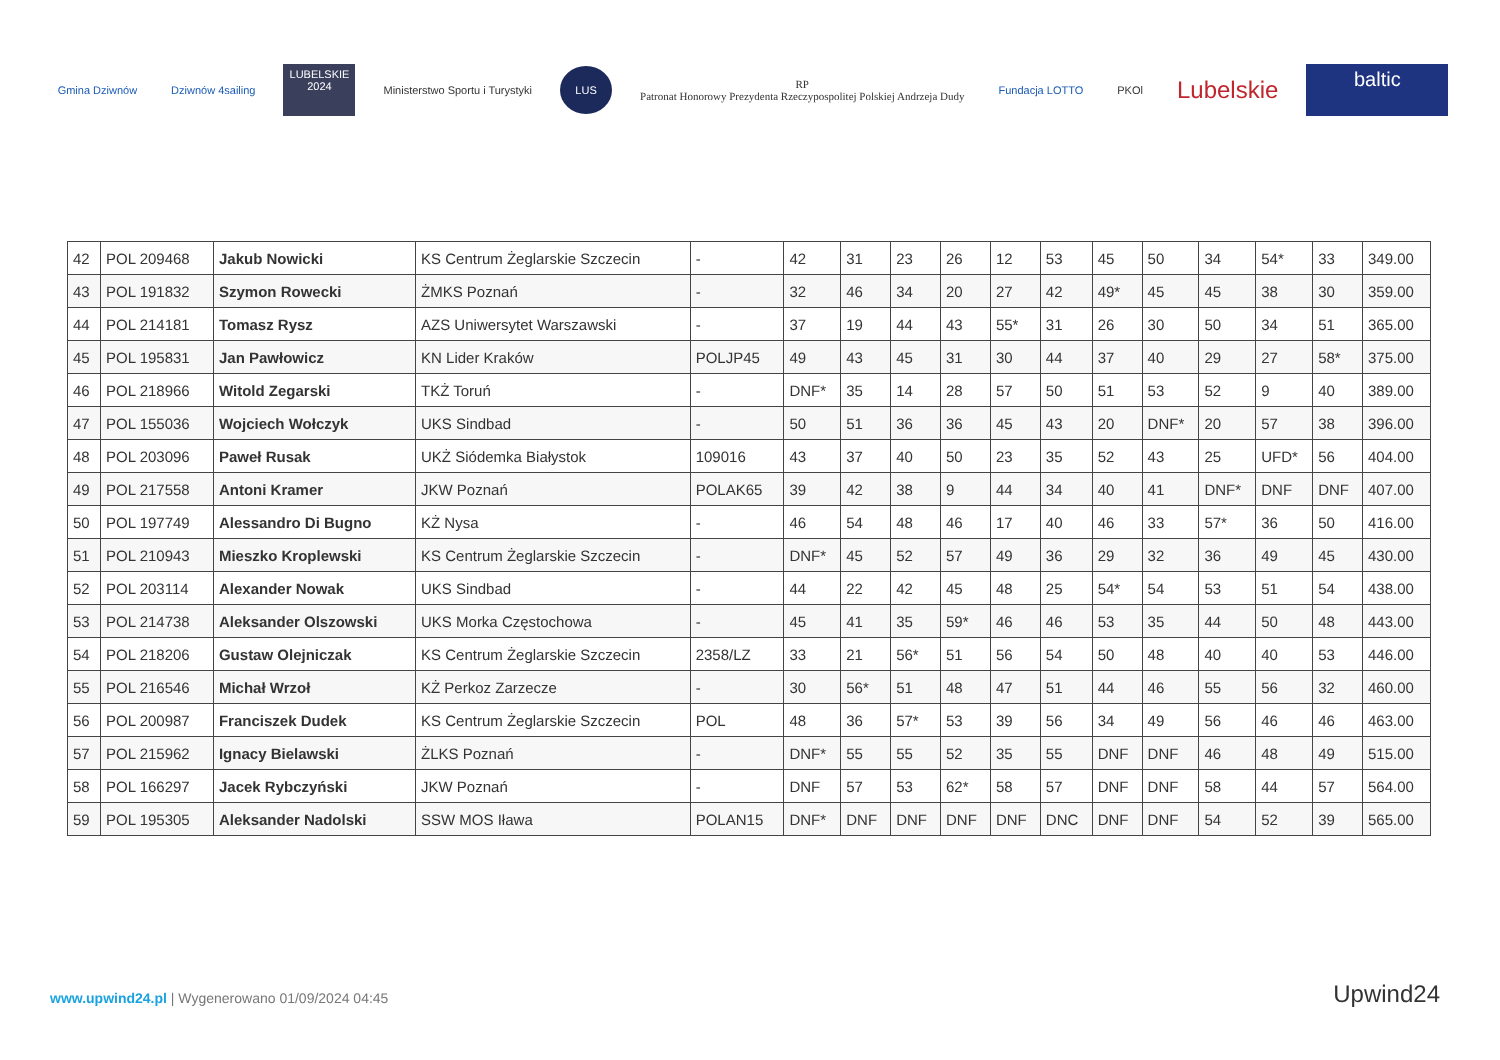Gmina Dziwnów Dziwnów 4sailing
LUBELSKIE 2024
Ministerstwo Sportu i Turystyki
LUS
RP
Patronat Honorowy Prezydenta Rzeczypospolitej Polskiej Andrzeja Dudy
Fundacja LOTTO PKOl
Lubelskie
baltic
| 42 | POL 209468 | Jakub Nowicki | KS Centrum Żeglarskie Szczecin | - | 42 | 31 | 23 | 26 | 12 | 53 | 45 | 50 | 34 | 54* | 33 | 349.00 |
| 43 | POL 191832 | Szymon Rowecki | ŻMKS Poznań | - | 32 | 46 | 34 | 20 | 27 | 42 | 49* | 45 | 45 | 38 | 30 | 359.00 |
| 44 | POL 214181 | Tomasz Rysz | AZS Uniwersytet Warszawski | - | 37 | 19 | 44 | 43 | 55* | 31 | 26 | 30 | 50 | 34 | 51 | 365.00 |
| 45 | POL 195831 | Jan Pawłowicz | KN Lider Kraków | POLJP45 | 49 | 43 | 45 | 31 | 30 | 44 | 37 | 40 | 29 | 27 | 58* | 375.00 |
| 46 | POL 218966 | Witold Zegarski | TKŻ Toruń | - | DNF* | 35 | 14 | 28 | 57 | 50 | 51 | 53 | 52 | 9 | 40 | 389.00 |
| 47 | POL 155036 | Wojciech Wołczyk | UKS Sindbad | - | 50 | 51 | 36 | 36 | 45 | 43 | 20 | DNF* | 20 | 57 | 38 | 396.00 |
| 48 | POL 203096 | Paweł Rusak | UKŻ Siódemka Białystok | 109016 | 43 | 37 | 40 | 50 | 23 | 35 | 52 | 43 | 25 | UFD* | 56 | 404.00 |
| 49 | POL 217558 | Antoni Kramer | JKW Poznań | POLAK65 | 39 | 42 | 38 | 9 | 44 | 34 | 40 | 41 | DNF* | DNF | DNF | 407.00 |
| 50 | POL 197749 | Alessandro Di Bugno | KŻ Nysa | - | 46 | 54 | 48 | 46 | 17 | 40 | 46 | 33 | 57* | 36 | 50 | 416.00 |
| 51 | POL 210943 | Mieszko Kroplewski | KS Centrum Żeglarskie Szczecin | - | DNF* | 45 | 52 | 57 | 49 | 36 | 29 | 32 | 36 | 49 | 45 | 430.00 |
| 52 | POL 203114 | Alexander Nowak | UKS Sindbad | - | 44 | 22 | 42 | 45 | 48 | 25 | 54* | 54 | 53 | 51 | 54 | 438.00 |
| 53 | POL 214738 | Aleksander Olszowski | UKS Morka Częstochowa | - | 45 | 41 | 35 | 59* | 46 | 46 | 53 | 35 | 44 | 50 | 48 | 443.00 |
| 54 | POL 218206 | Gustaw Olejniczak | KS Centrum Żeglarskie Szczecin | 2358/LZ | 33 | 21 | 56* | 51 | 56 | 54 | 50 | 48 | 40 | 40 | 53 | 446.00 |
| 55 | POL 216546 | Michał Wrzoł | KŻ Perkoz Zarzecze | - | 30 | 56* | 51 | 48 | 47 | 51 | 44 | 46 | 55 | 56 | 32 | 460.00 |
| 56 | POL 200987 | Franciszek Dudek | KS Centrum Żeglarskie Szczecin | POL | 48 | 36 | 57* | 53 | 39 | 56 | 34 | 49 | 56 | 46 | 46 | 463.00 |
| 57 | POL 215962 | Ignacy Bielawski | ŻLKS Poznań | - | DNF* | 55 | 55 | 52 | 35 | 55 | DNF | DNF | 46 | 48 | 49 | 515.00 |
| 58 | POL 166297 | Jacek Rybczyński | JKW Poznań | - | DNF | 57 | 53 | 62* | 58 | 57 | DNF | DNF | 58 | 44 | 57 | 564.00 |
| 59 | POL 195305 | Aleksander Nadolski | SSW MOS Iława | POLAN15 | DNF* | DNF | DNF | DNF | DNF | DNC | DNF | DNF | 54 | 52 | 39 | 565.00 |
www.upwind24.pl | Wygenerowano 01/09/2024 04:45
Upwind24